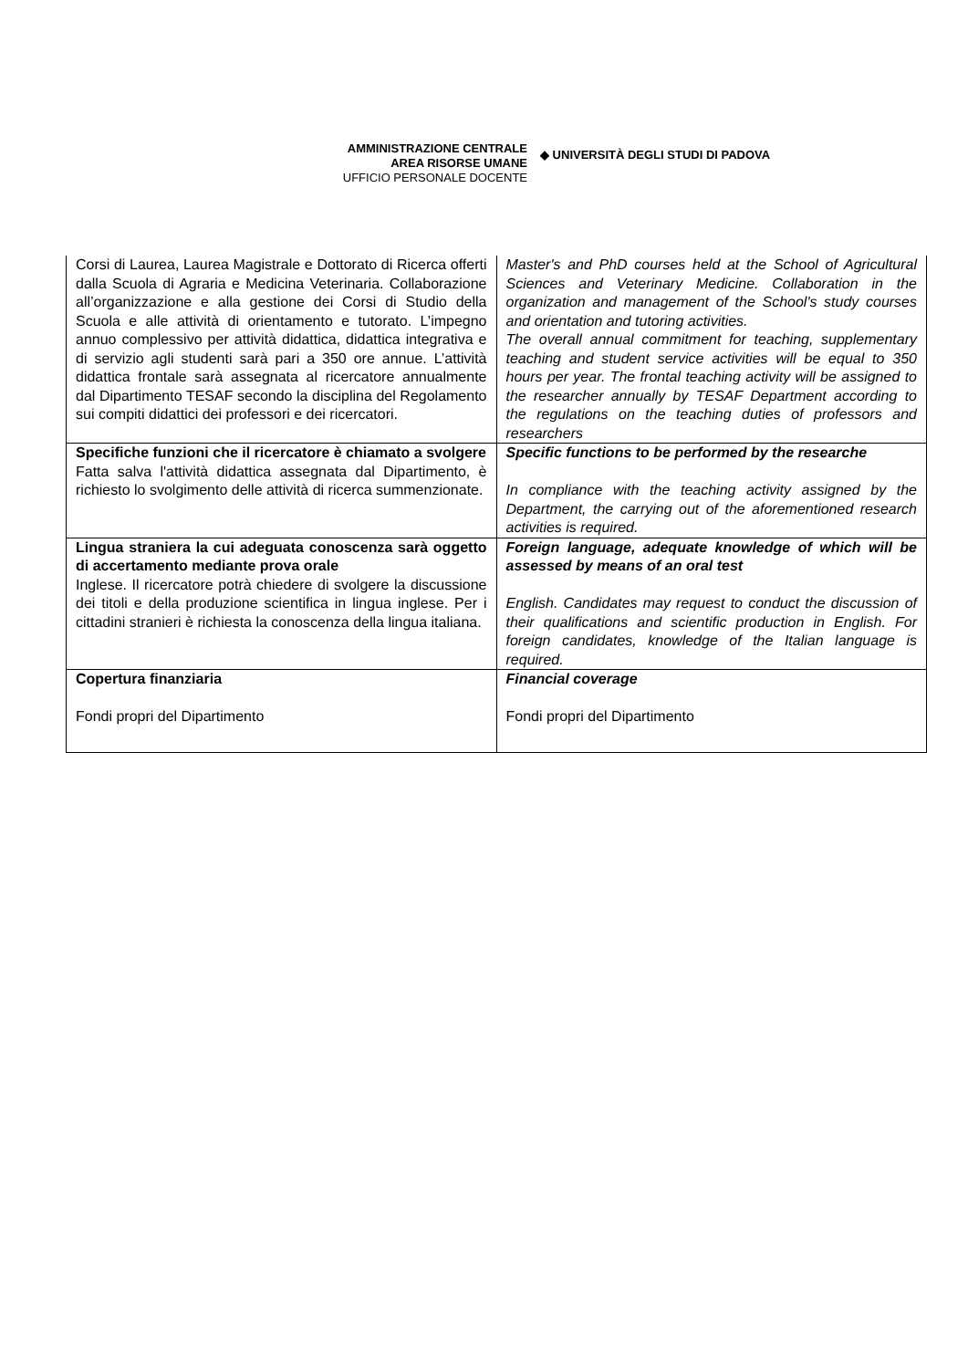AMMINISTRAZIONE CENTRALE
AREA RISORSE UMANE
UFFICIO PERSONALE DOCENTE
◆ UNIVERSITÀ DEGLI STUDI DI PADOVA
| Corsi di Laurea, Laurea Magistrale e Dottorato di Ricerca offerti dalla Scuola di Agraria e Medicina Veterinaria. Collaborazione all’organizzazione e alla gestione dei Corsi di Studio della Scuola e alle attività di orientamento e tutorato. L’impegno annuo complessivo per attività didattica, didattica integrativa e di servizio agli studenti sarà pari a 350 ore annue. L’attività didattica frontale sarà assegnata al ricercatore annualmente dal Dipartimento TESAF secondo la disciplina del Regolamento sui compiti didattici dei professori e dei ricercatori. | Master's and PhD courses held at the School of Agricultural Sciences and Veterinary Medicine. Collaboration in the organization and management of the School's study courses and orientation and tutoring activities. The overall annual commitment for teaching, supplementary teaching and student service activities will be equal to 350 hours per year. The frontal teaching activity will be assigned to the researcher annually by TESAF Department according to the regulations on the teaching duties of professors and researchers |
| Specifiche funzioni che il ricercatore è chiamato a svolgere Fatta salva l'attività didattica assegnata dal Dipartimento, è richiesto lo svolgimento delle attività di ricerca summenzionate. | Specific functions to be performed by the researche In compliance with the teaching activity assigned by the Department, the carrying out of the aforementioned research activities is required. |
| Lingua straniera la cui adeguata conoscenza sarà oggetto di accertamento mediante prova orale Inglese. Il ricercatore potrà chiedere di svolgere la discussione dei titoli e della produzione scientifica in lingua inglese. Per i cittadini stranieri è richiesta la conoscenza della lingua italiana. | Foreign language, adequate knowledge of which will be assessed by means of an oral test English. Candidates may request to conduct the discussion of their qualifications and scientific production in English. For foreign candidates, knowledge of the Italian language is required. |
| Copertura finanziaria Fondi propri del Dipartimento | Financial coverage Fondi propri del Dipartimento |